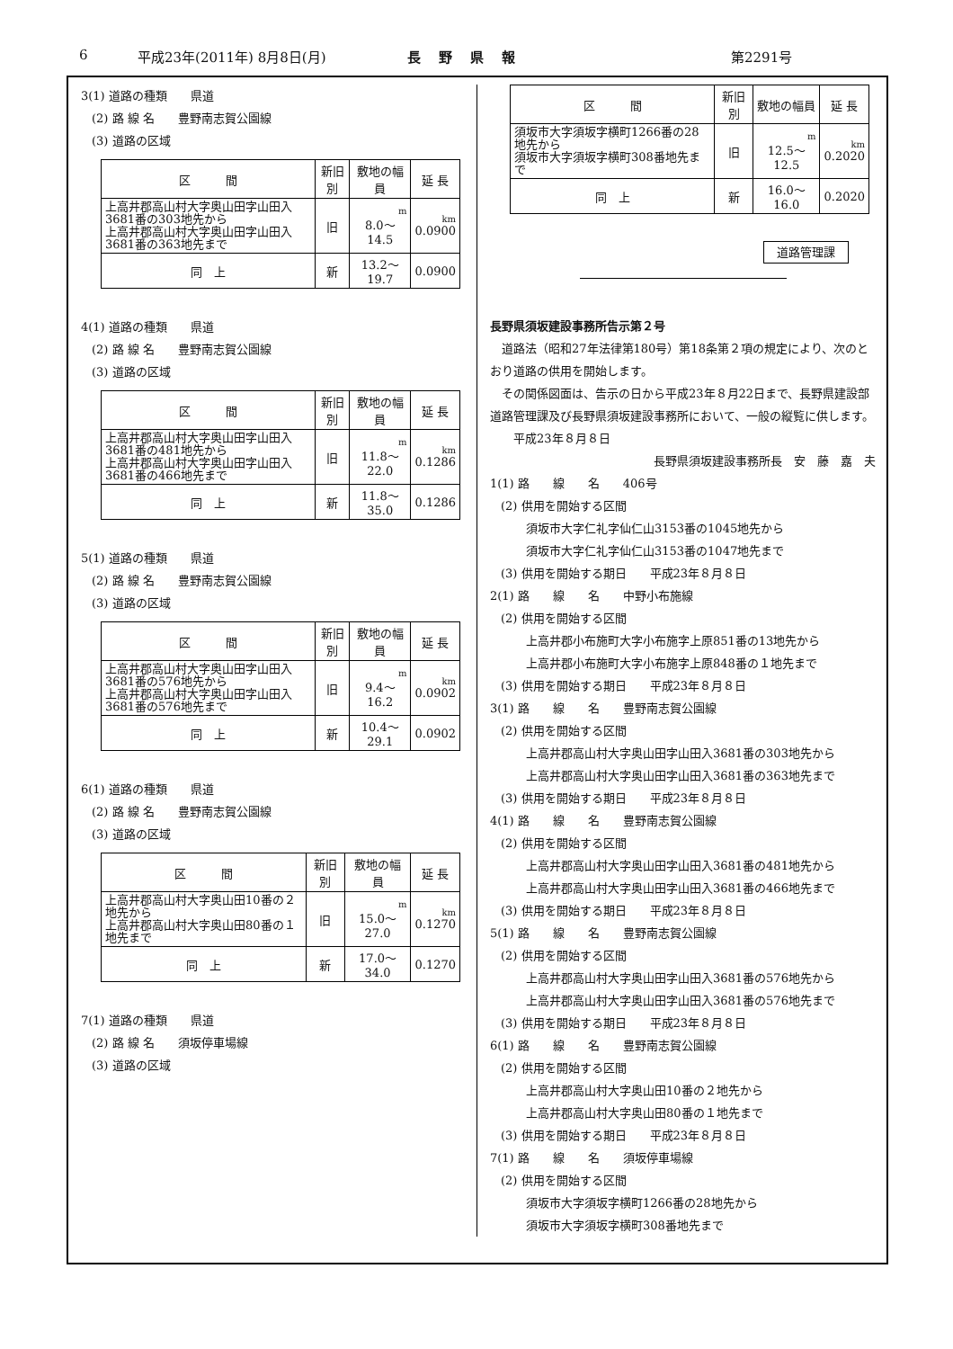6 平成23年(2011年) 8月8日(月) 長野県報 第2291号
3(1) 道路の種類　　県道
(2) 路 線 名　　豊野南志賀公園線
(3) 道路の区域
| 区 間 | 新旧別 | 敷地の幅員 | 延 長 |
| --- | --- | --- | --- |
| 上高井郡高山村大字奥山田字山田入3681番の303地先から 上高井郡高山村大字奥山田字山田入3681番の363地先まで | 旧 | m 8.0〜14.5 | km 0.0900 |
| 同 上 | 新 | 13.2〜19.7 | 0.0900 |
4(1) 道路の種類　　県道
(2) 路 線 名　　豊野南志賀公園線
(3) 道路の区域
| 区 間 | 新旧別 | 敷地の幅員 | 延 長 |
| --- | --- | --- | --- |
| 上高井郡高山村大字奥山田字山田入3681番の481地先から 上高井郡高山村大字奥山田字山田入3681番の466地先まで | 旧 | m 11.8〜22.0 | km 0.1286 |
| 同 上 | 新 | 11.8〜35.0 | 0.1286 |
5(1) 道路の種類　　県道
(2) 路 線 名　　豊野南志賀公園線
(3) 道路の区域
| 区 間 | 新旧別 | 敷地の幅員 | 延 長 |
| --- | --- | --- | --- |
| 上高井郡高山村大字奥山田字山田入3681番の576地先から 上高井郡高山村大字奥山田字山田入3681番の576地先まで | 旧 | m 9.4〜16.2 | km 0.0902 |
| 同 上 | 新 | 10.4〜29.1 | 0.0902 |
6(1) 道路の種類　　県道
(2) 路 線 名　　豊野南志賀公園線
(3) 道路の区域
| 区 間 | 新旧別 | 敷地の幅員 | 延 長 |
| --- | --- | --- | --- |
| 上高井郡高山村大字奥山田10番の２地先から 上高井郡高山村大字奥山田80番の１地先まで | 旧 | m 15.0〜27.0 | km 0.1270 |
| 同 上 | 新 | 17.0〜34.0 | 0.1270 |
7(1) 道路の種類　　県道
(2) 路 線 名　　須坂停車場線
(3) 道路の区域
| 区 間 | 新旧別 | 敷地の幅員 | 延 長 |
| --- | --- | --- | --- |
| 須坂市大字須坂字横町1266番の28地先から 須坂市大字須坂字横町308番地先まで | 旧 | m 12.5〜12.5 | km 0.2020 |
| 同 上 | 新 | 16.0〜16.0 | 0.2020 |
道路管理課
長野県須坂建設事務所告示第２号
　道路法（昭和27年法律第180号）第18条第２項の規定により、次のとおり道路の供用を開始します。
　その関係図面は、告示の日から平成23年８月22日まで、長野県建設部道路管理課及び長野県須坂建設事務所において、一般の縦覧に供します。
　　平成23年８月８日
長野県須坂建設事務所長　安　藤　嘉　夫
1(1) 路　　線　　名　　406号
(2) 供用を開始する区間
須坂市大字仁礼字仙仁山3153番の1045地先から
須坂市大字仁礼字仙仁山3153番の1047地先まで
(3) 供用を開始する期日　　平成23年８月８日
2(1) 路　　線　　名　　中野小布施線
(2) 供用を開始する区間
上高井郡小布施町大字小布施字上原851番の13地先から
上高井郡小布施町大字小布施字上原848番の１地先まで
(3) 供用を開始する期日　　平成23年８月８日
3(1) 路　　線　　名　　豊野南志賀公園線
(2) 供用を開始する区間
上高井郡高山村大字奥山田字山田入3681番の303地先から
上高井郡高山村大字奥山田字山田入3681番の363地先まで
(3) 供用を開始する期日　　平成23年８月８日
4(1) 路　　線　　名　　豊野南志賀公園線
(2) 供用を開始する区間
上高井郡高山村大字奥山田字山田入3681番の481地先から
上高井郡高山村大字奥山田字山田入3681番の466地先まで
(3) 供用を開始する期日　　平成23年８月８日
5(1) 路　　線　　名　　豊野南志賀公園線
(2) 供用を開始する区間
上高井郡高山村大字奥山田字山田入3681番の576地先から
上高井郡高山村大字奥山田字山田入3681番の576地先まで
(3) 供用を開始する期日　　平成23年８月８日
6(1) 路　　線　　名　　豊野南志賀公園線
(2) 供用を開始する区間
上高井郡高山村大字奥山田10番の２地先から
上高井郡高山村大字奥山田80番の１地先まで
(3) 供用を開始する期日　　平成23年８月８日
7(1) 路　　線　　名　　須坂停車場線
(2) 供用を開始する区間
須坂市大字須坂字横町1266番の28地先から
須坂市大字須坂字横町308番地先まで